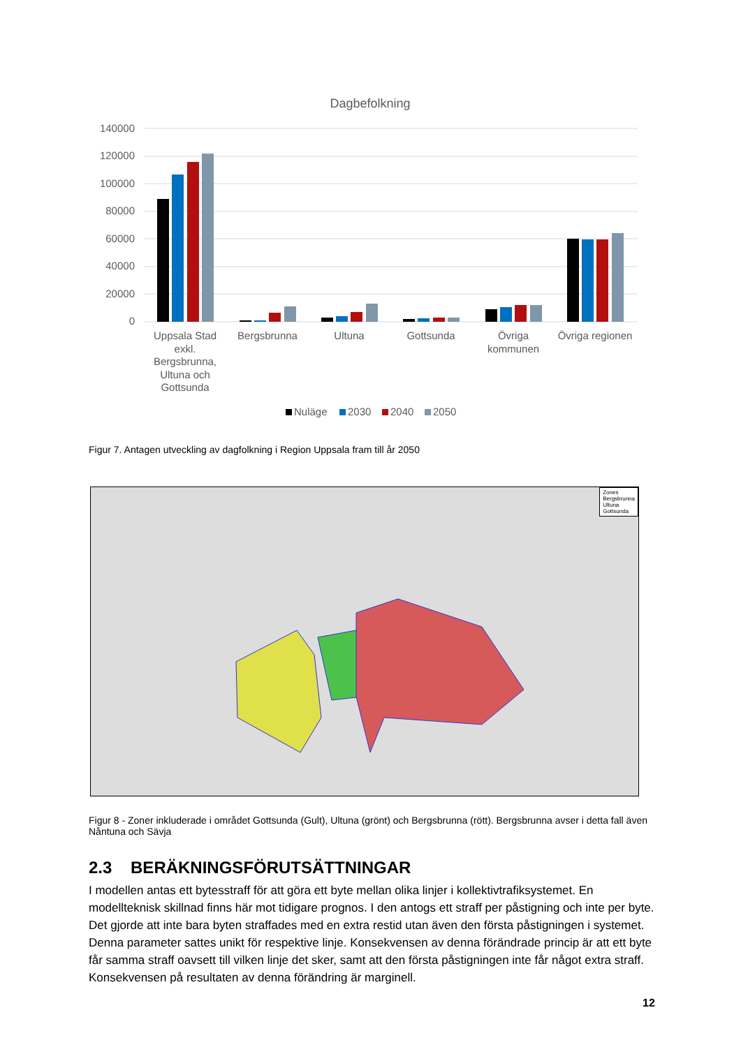Dagbefolkning
140000
120000
100000
80000
60000
40000
20000
0
Uppsala Stad
exkl.
Bergsbrunna,
Ultuna och
Gottsunda
Bergsbrunna
Ultuna
Gottsunda
Övriga
kommunen
Övriga regionen
Nuläge
2030
2040
2050
Figur 7. Antagen utveckling av dagfolkning i Region Uppsala fram till år 2050
Zones
Bergsbrunna
Ultuna
Gottsunda
Figur 8 - Zoner inkluderade i området Gottsunda (Gult), Ultuna (grönt) och Bergsbrunna (rött). Bergsbrunna avser i detta fall även Nåntuna och Sävja
2.3 BERÄKNINGSFÖRUTSÄTTNINGAR
I modellen antas ett bytesstraff för att göra ett byte mellan olika linjer i kollektivtrafiksystemet. En modellteknisk skillnad finns här mot tidigare prognos. I den antogs ett straff per påstigning och inte per byte. Det gjorde att inte bara byten straffades med en extra restid utan även den första påstigningen i systemet. Denna parameter sattes unikt för respektive linje. Konsekvensen av denna förändrade princip är att ett byte får samma straff oavsett till vilken linje det sker, samt att den första påstigningen inte får något extra straff. Konsekvensen på resultaten av denna förändring är marginell.
12